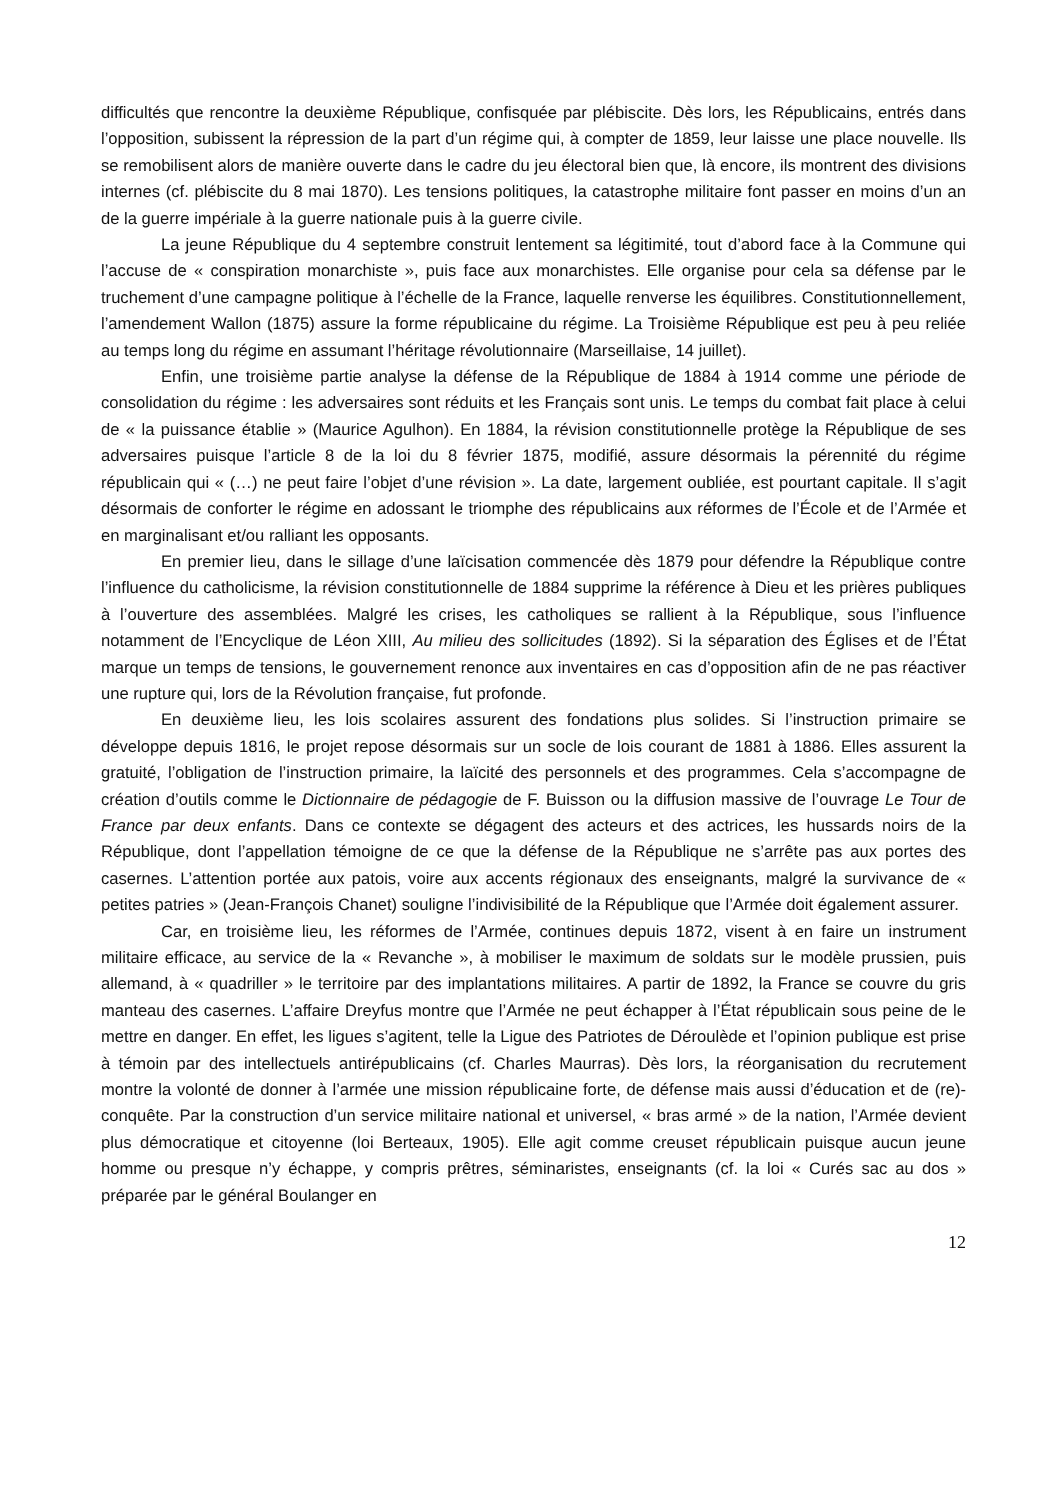difficultés que rencontre la deuxième République, confisquée par plébiscite. Dès lors, les Républicains, entrés dans l’opposition, subissent la répression de la part d’un régime qui, à compter de 1859, leur laisse une place nouvelle. Ils se remobilisent alors de manière ouverte dans le cadre du jeu électoral bien que, là encore, ils montrent des divisions internes (cf. plébiscite du 8 mai 1870). Les tensions politiques, la catastrophe militaire font passer en moins d’un an de la guerre impériale à la guerre nationale puis à la guerre civile.
La jeune République du 4 septembre construit lentement sa légitimité, tout d’abord face à la Commune qui l’accuse de « conspiration monarchiste », puis face aux monarchistes. Elle organise pour cela sa défense par le truchement d’une campagne politique à l’échelle de la France, laquelle renverse les équilibres. Constitutionnellement, l’amendement Wallon (1875) assure la forme républicaine du régime. La Troisième République est peu à peu reliée au temps long du régime en assumant l’héritage révolutionnaire (Marseillaise, 14 juillet).
Enfin, une troisième partie analyse la défense de la République de 1884 à 1914 comme une période de consolidation du régime : les adversaires sont réduits et les Français sont unis. Le temps du combat fait place à celui de « la puissance établie » (Maurice Agulhon). En 1884, la révision constitutionnelle protège la République de ses adversaires puisque l’article 8 de la loi du 8 février 1875, modifié, assure désormais la pérennité du régime républicain qui « (…) ne peut faire l’objet d’une révision ». La date, largement oubliée, est pourtant capitale. Il s’agit désormais de conforter le régime en adossant le triomphe des républicains aux réformes de l’École et de l’Armée et en marginalisant et/ou ralliant les opposants.
En premier lieu, dans le sillage d’une laïcisation commencée dès 1879 pour défendre la République contre l’influence du catholicisme, la révision constitutionnelle de 1884 supprime la référence à Dieu et les prières publiques à l’ouverture des assemblées. Malgré les crises, les catholiques se rallient à la République, sous l’influence notamment de l’Encyclique de Léon XIII, Au milieu des sollicitudes (1892). Si la séparation des Églises et de l’État marque un temps de tensions, le gouvernement renonce aux inventaires en cas d’opposition afin de ne pas réactiver une rupture qui, lors de la Révolution française, fut profonde.
En deuxième lieu, les lois scolaires assurent des fondations plus solides. Si l’instruction primaire se développe depuis 1816, le projet repose désormais sur un socle de lois courant de 1881 à 1886. Elles assurent la gratuité, l’obligation de l’instruction primaire, la laïcité des personnels et des programmes. Cela s’accompagne de création d’outils comme le Dictionnaire de pédagogie de F. Buisson ou la diffusion massive de l’ouvrage Le Tour de France par deux enfants. Dans ce contexte se dégagent des acteurs et des actrices, les hussards noirs de la République, dont l’appellation témoigne de ce que la défense de la République ne s’arrête pas aux portes des casernes. L’attention portée aux patois, voire aux accents régionaux des enseignants, malgré la survivance de « petites patries » (Jean-François Chanet) souligne l’indivisibilité de la République que l’Armée doit également assurer.
Car, en troisième lieu, les réformes de l’Armée, continues depuis 1872, visent à en faire un instrument militaire efficace, au service de la « Revanche », à mobiliser le maximum de soldats sur le modèle prussien, puis allemand, à « quadriller » le territoire par des implantations militaires. A partir de 1892, la France se couvre du gris manteau des casernes. L’affaire Dreyfus montre que l’Armée ne peut échapper à l’État républicain sous peine de le mettre en danger. En effet, les ligues s’agitent, telle la Ligue des Patriotes de Déroulède et l’opinion publique est prise à témoin par des intellectuels antirépublicains (cf. Charles Maurras). Dès lors, la réorganisation du recrutement montre la volonté de donner à l’armée une mission républicaine forte, de défense mais aussi d’éducation et de (re)-conquête. Par la construction d’un service militaire national et universel, « bras armé » de la nation, l’Armée devient plus démocratique et citoyenne (loi Berteaux, 1905). Elle agit comme creuset républicain puisque aucun jeune homme ou presque n’y échappe, y compris prêtres, séminaristes, enseignants (cf. la loi « Curés sac au dos » préparée par le général Boulanger en
12